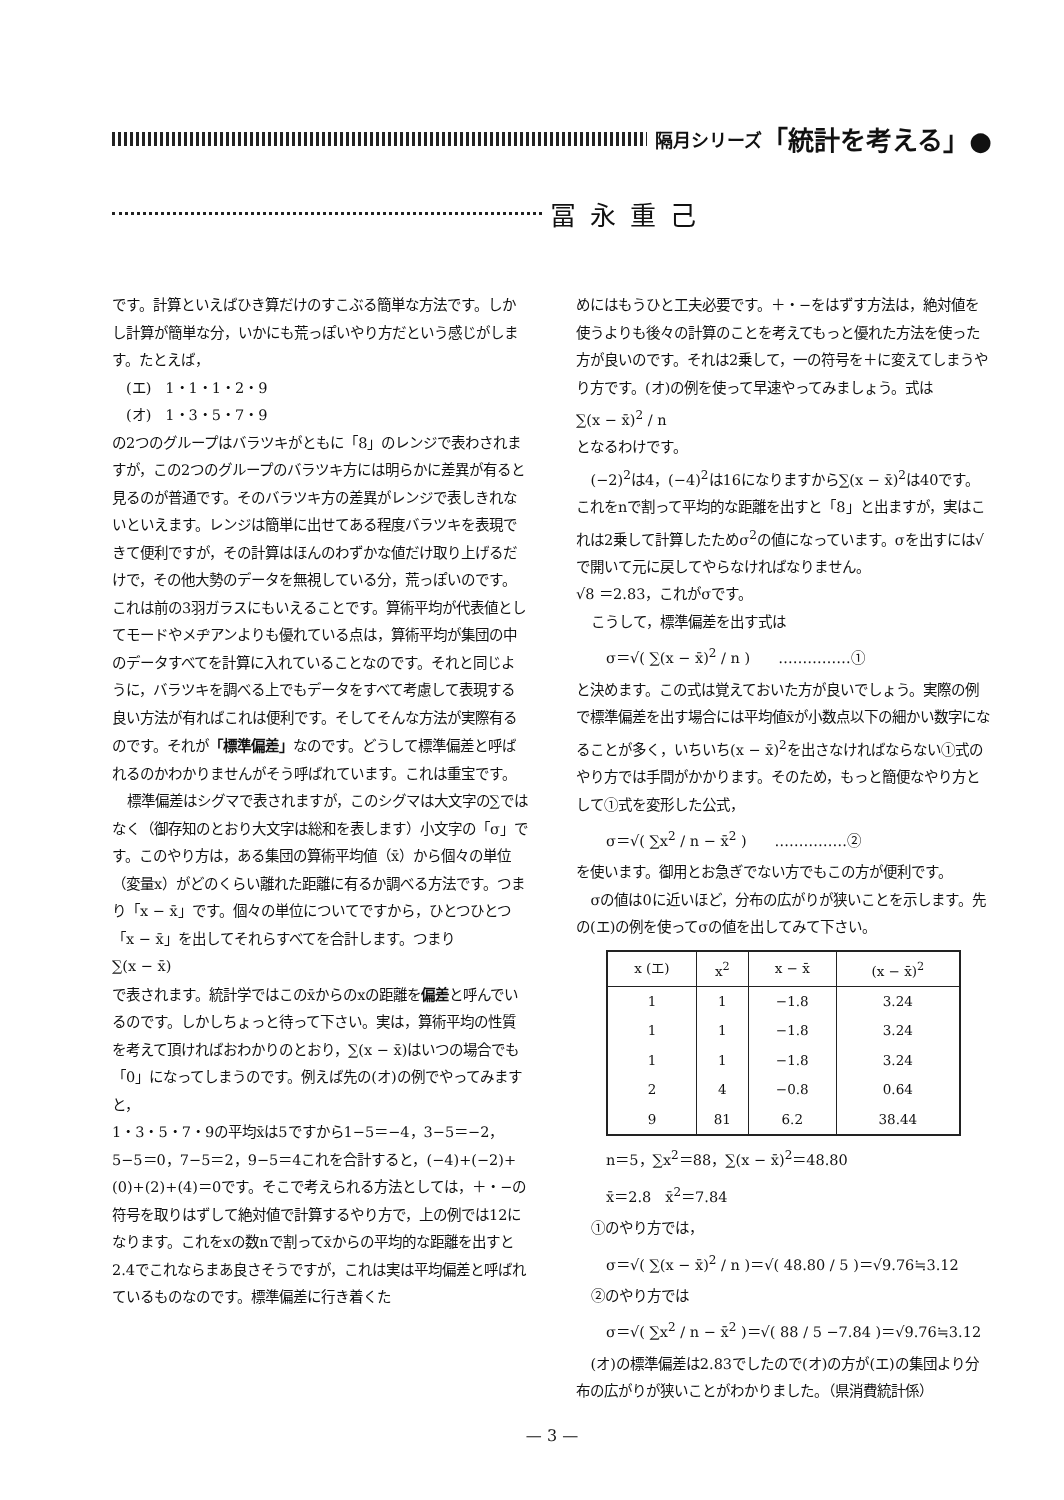隔月シリーズ 「統計を考える」●
冨永重己
です。計算といえばひき算だけのすこぶる簡単な方法です。しかし計算が簡単な分，いかにも荒っぽいやり方だという感じがします。たとえば，
　(エ)　1・1・1・2・9
　(オ)　1・3・5・7・9
の2つのグループはバラツキがともに「8」のレンジで表わされますが，この2つのグループのバラツキ方には明らかに差異が有ると見るのが普通です。そのバラツキ方の差異がレンジで表しきれないといえます。レンジは簡単に出せてある程度バラツキを表現できて便利ですが，その計算はほんのわずかな値だけ取り上げるだけで，その他大勢のデータを無視している分，荒っぽいのです。これは前の3羽ガラスにもいえることです。算術平均が代表値としてモードやメヂアンよりも優れている点は，算術平均が集団の中のデータすべてを計算に入れていることなのです。それと同じように，バラツキを調べる上でもデータをすべて考慮して表現する良い方法が有ればこれは便利です。そしてそんな方法が実際有るのです。それが「標準偏差」なのです。どうして標準偏差と呼ばれるのかわかりませんがそう呼ばれています。これは重宝です。
標準偏差はシグマで表されますが，このシグマは大文字の∑ではなく（御存知のとおり大文字は総和を表します）小文字の「σ」です。このやり方は，ある集団の算術平均値（x̄）から個々の単位（変量x）がどのくらい離れた距離に有るか調べる方法です。つまり「x − x̄」です。個々の単位についてですから，ひとつひとつ「x − x̄」を出してそれらすべてを合計します。つまり
∑(x − x̄)
で表されます。統計学ではこのx̄からのxの距離を偏差と呼んでいるのです。しかしちょっと待って下さい。実は，算術平均の性質を考えて頂ければおわかりのとおり，∑(x − x̄)はいつの場合でも「0」になってしまうのです。例えば先の(オ)の例でやってみますと，
1・3・5・7・9の平均x̄は5ですから1−5＝−4，3−5＝−2，5−5＝0，7−5＝2，9−5＝4これを合計すると，(−4)+(−2)+(0)+(2)+(4)＝0です。そこで考えられる方法としては，＋・−の符号を取りはずして絶対値で計算するやり方で，上の例では12になります。これをxの数nで割ってx̄からの平均的な距離を出すと2.4でこれならまあ良さそうですが，これは実は平均偏差と呼ばれているものなのです。標準偏差に行き着くた
めにはもうひと工夫必要です。＋・−をはずす方法は，絶対値を使うよりも後々の計算のことを考えてもっと優れた方法を使った方が良いのです。それは2乗して，一の符号を＋に変えてしまうやり方です。(オ)の例を使って早速やってみましょう。式は
∑(x − x̄)<sup>2</sup> / n
となるわけです。
(−2)<sup>2</sup>は4，(−4)<sup>2</sup>は16になりますから∑(x − x̄)<sup>2</sup>は40です。これをnで割って平均的な距離を出すと「8」と出ますが，実はこれは2乗して計算したためσ<sup>2</sup>の値になっています。σを出すには√で開いて元に戻してやらなければなりません。
√8 ＝2.83，これがσです。
こうして，標準偏差を出す式は
σ＝√( ∑(x − x̄)<sup>2</sup> / n )　　……………①
と決めます。この式は覚えておいた方が良いでしょう。実際の例で標準偏差を出す場合には平均値x̄が小数点以下の細かい数字になることが多く，いちいち(x − x̄)<sup>2</sup>を出さなければならない①式のやり方では手間がかかります。そのため，もっと簡便なやり方として①式を変形した公式，
σ＝√( ∑x<sup>2</sup> / n − x̄<sup>2</sup> )　　……………②
を使います。御用とお急ぎでない方でもこの方が便利です。
σの値は0に近いほど，分布の広がりが狭いことを示します。先の(エ)の例を使ってσの値を出してみて下さい。
| x (エ) | x<sup>2</sup> | x − x̄ | (x − x̄)<sup>2</sup> |
| --- | --- | --- | --- |
| 1 | 1 | −1.8 | 3.24 |
| 1 | 1 | −1.8 | 3.24 |
| 1 | 1 | −1.8 | 3.24 |
| 2 | 4 | −0.8 | 0.64 |
| 9 | 81 | 6.2 | 38.44 |
n＝5，∑x<sup>2</sup>＝88，∑(x − x̄)<sup>2</sup>＝48.80
x̄＝2.8　x̄<sup>2</sup>＝7.84
①のやり方では，
σ＝√( ∑(x − x̄)<sup>2</sup> / n )＝√( 48.80 / 5 )＝√9.76≒3.12
②のやり方では
σ＝√( ∑x<sup>2</sup> / n − x̄<sup>2</sup> )＝√( 88 / 5 −7.84 )＝√9.76≒3.12
(オ)の標準偏差は2.83でしたので(オ)の方が(エ)の集団より分布の広がりが狭いことがわかりました。（県消費統計係）
— 3 —